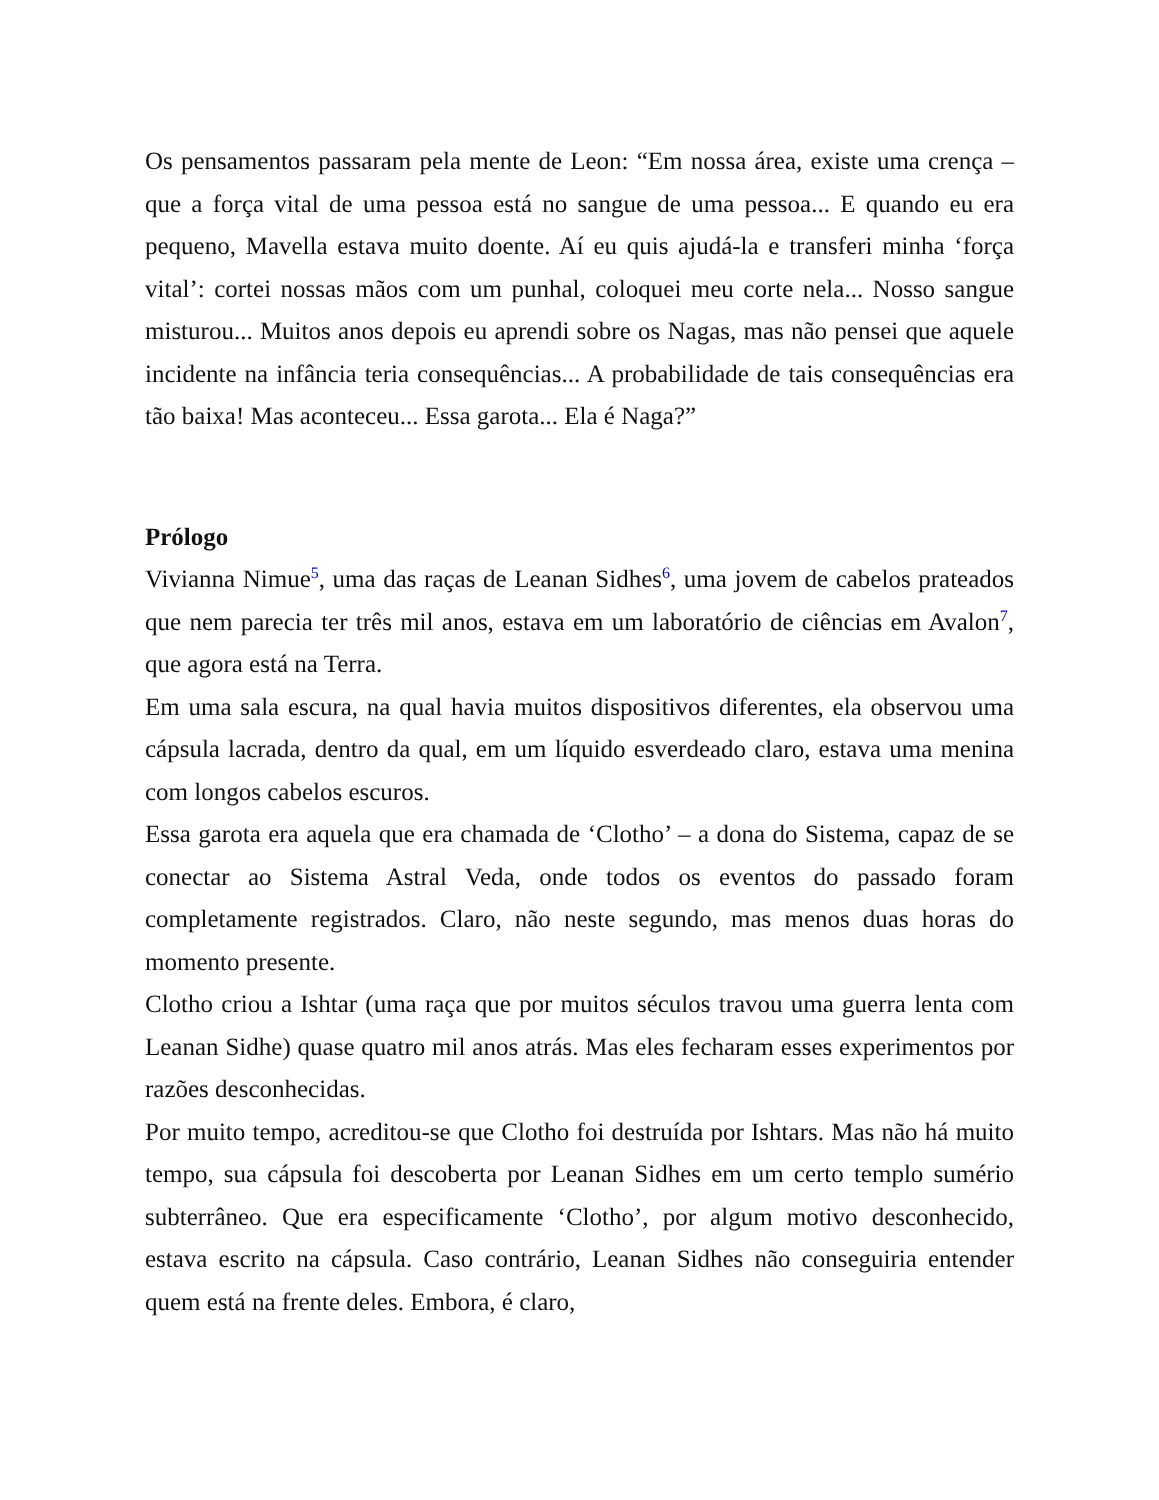Os pensamentos passaram pela mente de Leon: “Em nossa área, existe uma crença – que a força vital de uma pessoa está no sangue de uma pessoa... E quando eu era pequeno, Mavella estava muito doente. Aí eu quis ajudá-la e transferi minha ‘força vital’: cortei nossas mãos com um punhal, coloquei meu corte nela... Nosso sangue misturou... Muitos anos depois eu aprendi sobre os Nagas, mas não pensei que aquele incidente na infância teria consequências... A probabilidade de tais consequências era tão baixa! Mas aconteceu... Essa garota... Ela é Naga?”
Prólogo
Vivianna Nimue<sup>5</sup>, uma das raças de Leanan Sidhes<sup>6</sup>, uma jovem de cabelos prateados que nem parecia ter três mil anos, estava em um laboratório de ciências em Avalon<sup>7</sup>, que agora está na Terra.
Em uma sala escura, na qual havia muitos dispositivos diferentes, ela observou uma cápsula lacrada, dentro da qual, em um líquido esverdeado claro, estava uma menina com longos cabelos escuros.
Essa garota era aquela que era chamada de ‘Clotho’ – a dona do Sistema, capaz de se conectar ao Sistema Astral Veda, onde todos os eventos do passado foram completamente registrados. Claro, não neste segundo, mas menos duas horas do momento presente.
Clotho criou a Ishtar (uma raça que por muitos séculos travou uma guerra lenta com Leanan Sidhe) quase quatro mil anos atrás. Mas eles fecharam esses experimentos por razões desconhecidas.
Por muito tempo, acreditou-se que Clotho foi destruída por Ishtars. Mas não há muito tempo, sua cápsula foi descoberta por Leanan Sidhes em um certo templo sumério subterrâneo. Que era especificamente ‘Clotho’, por algum motivo desconhecido, estava escrito na cápsula. Caso contrário, Leanan Sidhes não conseguiria entender quem está na frente deles. Embora, é claro,